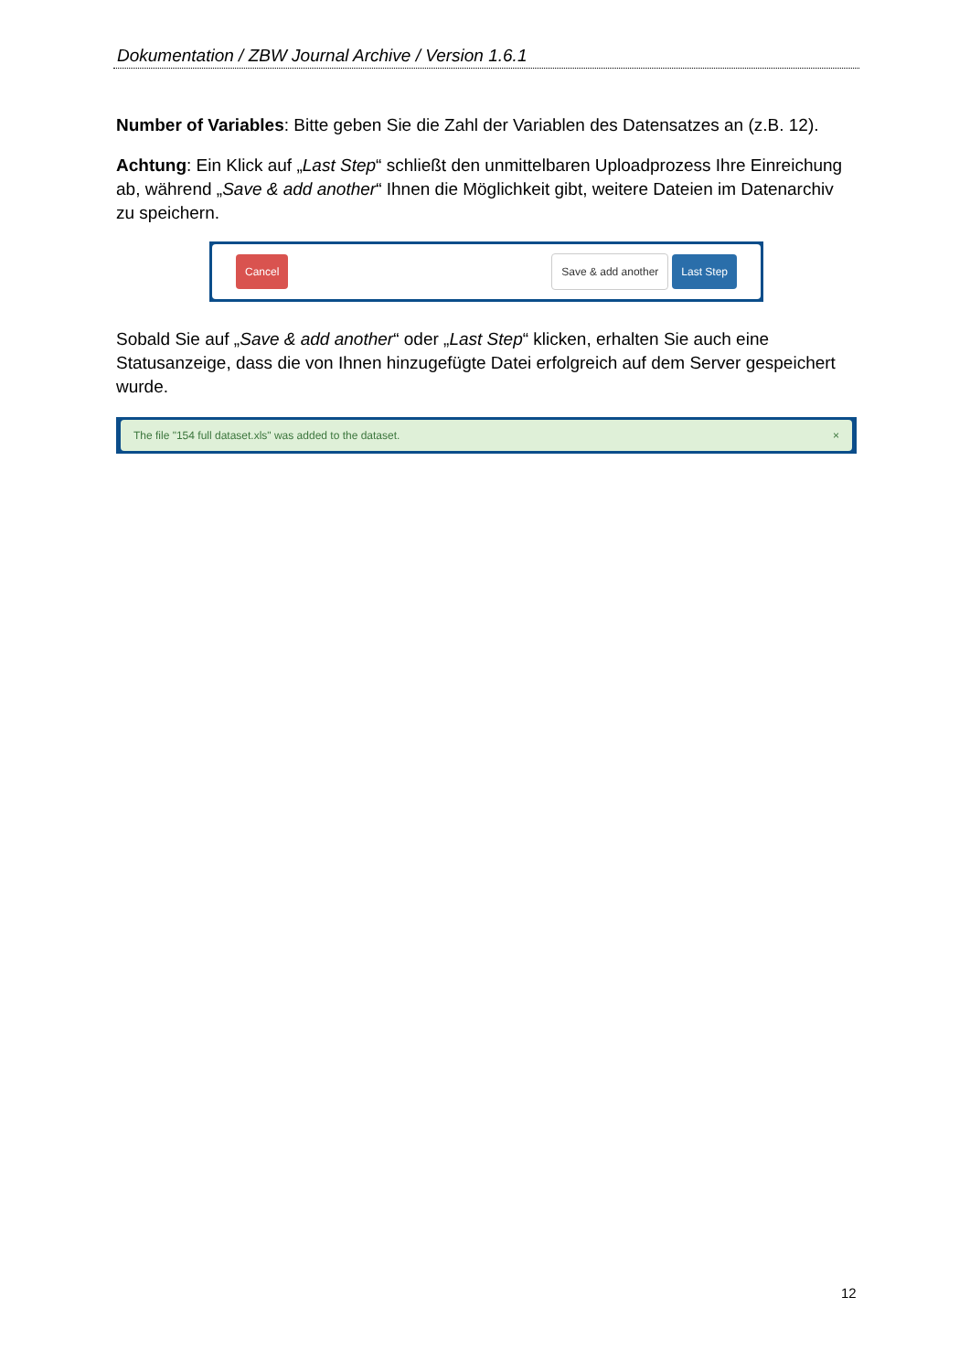Dokumentation / ZBW Journal Archive / Version 1.6.1
Number of Variables: Bitte geben Sie die Zahl der Variablen des Datensatzes an (z.B. 12).
Achtung: Ein Klick auf „Last Step“ schließt den unmittelbaren Uploadprozess Ihre Einreichung ab, während „Save & add another“ Ihnen die Möglichkeit gibt, weitere Dateien im Datenarchiv zu speichern.
Cancel Save & add another Last Step
Sobald Sie auf „Save & add another“ oder „Last Step“ klicken, erhalten Sie auch eine Statusanzeige, dass die von Ihnen hinzugefügte Datei erfolgreich auf dem Server gespeichert wurde.
The file "154 full dataset.xls" was added to the dataset. ×
12